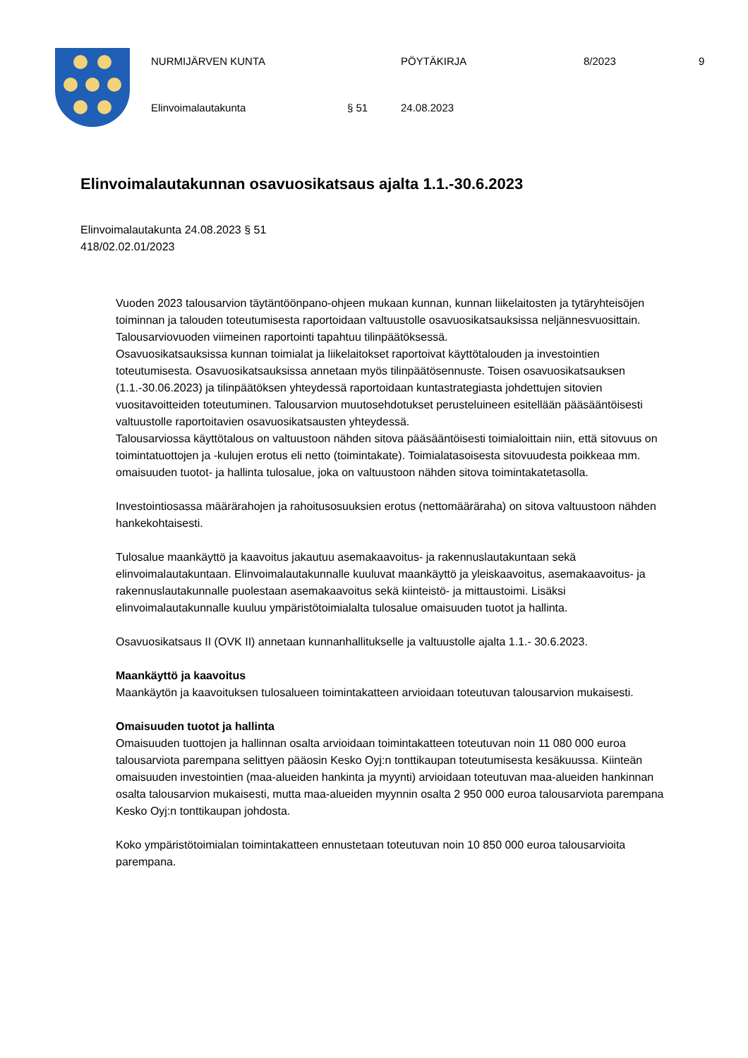NURMIJÄRVEN KUNTA PÖYTÄKIRJA 8/2023 9
Elinvoimalautakunta § 51 24.08.2023
Elinvoimalautakunnan osavuosikatsaus ajalta 1.1.-30.6.2023
Elinvoimalautakunta 24.08.2023 § 51
418/02.02.01/2023
Vuoden 2023 talousarvion täytäntöönpano-ohjeen mukaan kunnan, kunnan liikelaitosten ja tytäryhteisöjen toiminnan ja talouden toteutumisesta raportoidaan valtuustolle osavuosikatsauksissa neljännesvuosittain. Talousarviovuoden viimeinen raportointi tapahtuu tilinpäätöksessä.
Osavuosikatsauksissa kunnan toimialat ja liikelaitokset raportoivat käyttötalouden ja investointien toteutumisesta. Osavuosikatsauksissa annetaan myös tilinpäätösennuste. Toisen osavuosikatsauksen (1.1.-30.06.2023) ja tilinpäätöksen yhteydessä raportoidaan kuntastrategiasta johdettujen sitovien vuositavoitteiden toteutuminen. Talousarvion muutosehdotukset perusteluineen esitellään pääsääntöisesti valtuustolle raportoitavien osavuosikatsausten yhteydessä.
Talousarviossa käyttötalous on valtuustoon nähden sitova pääsääntöisesti toimialoittain niin, että sitovuus on toimintatuottojen ja -kulujen erotus eli netto (toimintakate). Toimialatasoisesta sitovuudesta poikkeaa mm. omaisuuden tuotot- ja hallinta tulosalue, joka on valtuustoon nähden sitova toimintakatetasolla.
Investointiosassa määrärahojen ja rahoitusosuuksien erotus (nettomääräraha) on sitova valtuustoon nähden hankekohtaisesti.
Tulosalue maankäyttö ja kaavoitus jakautuu asemakaavoitus- ja rakennuslautakuntaan sekä elinvoimalautakuntaan. Elinvoimalautakunnalle kuuluvat maankäyttö ja yleiskaavoitus, asemakaavoitus- ja rakennuslautakunnalle puolestaan asemakaavoitus sekä kiinteistö- ja mittaustoimi. Lisäksi elinvoimalautakunnalle kuuluu ympäristötoimialalta tulosalue omaisuuden tuotot ja hallinta.
Osavuosikatsaus II (OVK II) annetaan kunnanhallitukselle ja valtuustolle ajalta 1.1.- 30.6.2023.
Maankäyttö ja kaavoitus
Maankäytön ja kaavoituksen tulosalueen toimintakatteen arvioidaan toteutuvan talousarvion mukaisesti.
Omaisuuden tuotot ja hallinta
Omaisuuden tuottojen ja hallinnan osalta arvioidaan toimintakatteen toteutuvan noin 11 080 000 euroa talousarviota parempana selittyen pääosin Kesko Oyj:n tonttikaupan toteutumisesta kesäkuussa. Kiinteän omaisuuden investointien (maa-alueiden hankinta ja myynti) arvioidaan toteutuvan maa-alueiden hankinnan osalta talousarvion mukaisesti, mutta maa-alueiden myynnin osalta 2 950 000 euroa talousarviota parempana Kesko Oyj:n tonttikaupan johdosta.
Koko ympäristötoimialan toimintakatteen ennustetaan toteutuvan noin 10 850 000 euroa talousarvioita parempana.